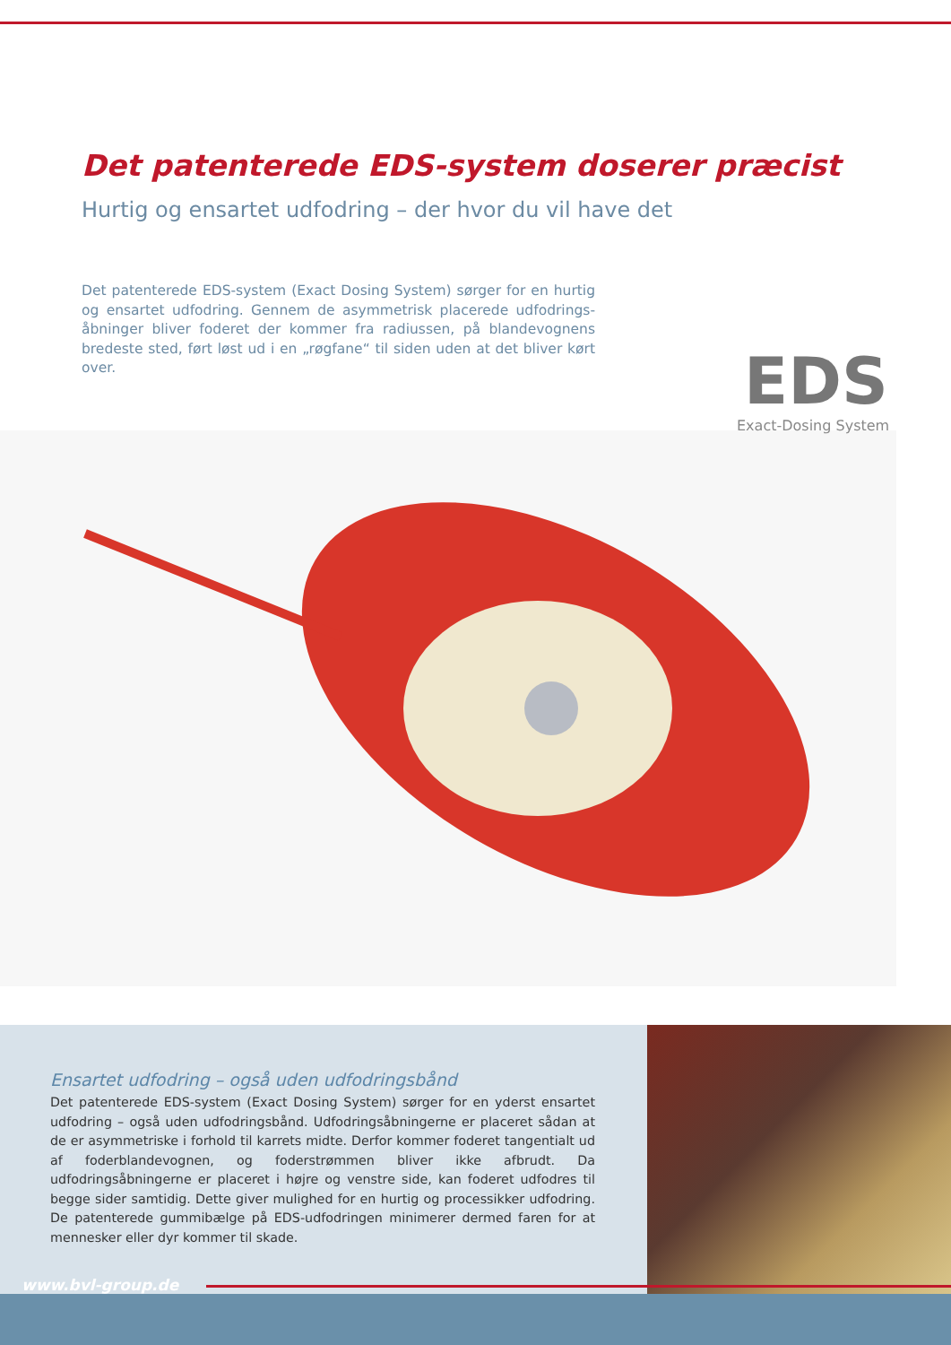Det patenterede EDS-system doserer præcist
Hurtig og ensartet udfodring – der hvor du vil have det
Det patenterede EDS-system (Exact Dosing System) sørger for en hurtig og ensartet udfodring. Gennem de asymmetrisk placerede udfodrings­åbninger bliver foderet der kommer fra radiussen, på blandevognens bredeste sted, ført løst ud i en „røgfane“ til siden uden at det bliver kørt over.
EDS
Exact-Dosing System
Ensartet udfodring – også uden udfodringsbånd
Det patenterede EDS-system (Exact Dosing System) sørger for en yderst ensartet ud­fodring – også uden udfodringsbånd. Udfodringsåbningerne er placeret sådan at de er asymmetriske i forhold til karrets midte. Derfor kommer foderet tangentialt ud af foderblandevognen, og foderstrømmen bliver ikke afbrudt. Da udfodringsåbningerne er placeret i højre og venstre side, kan foderet udfodres til begge sider samtidig. Dette giver mulighed for en hurtig og processikker udfodring. De patenterede gummibælge på EDS-udfodringen minimerer dermed faren for at mennesker eller dyr kommer til skade.
www.bvl-group.de